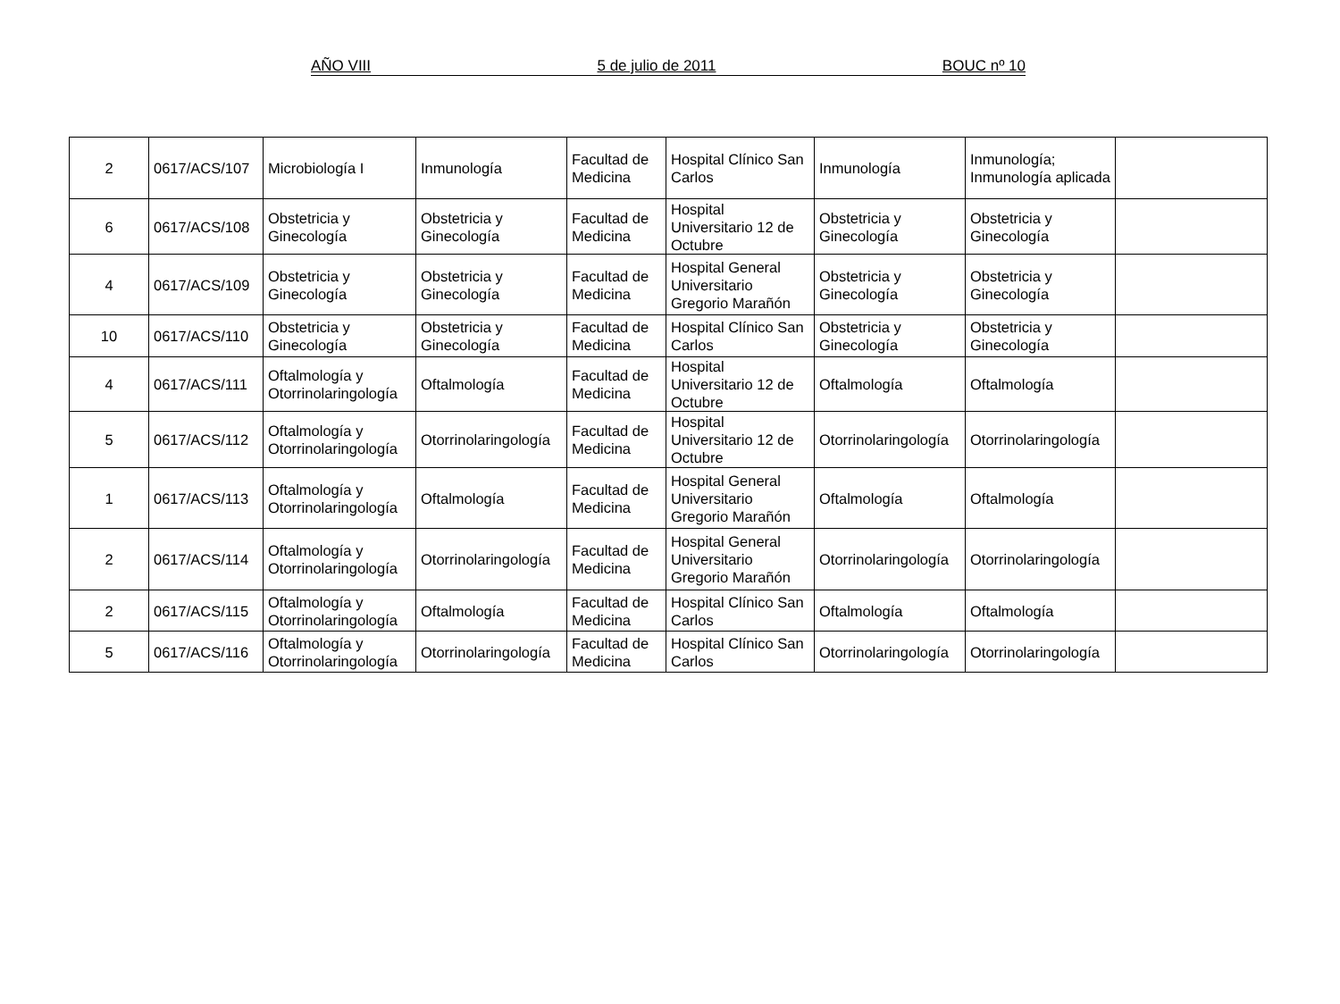AÑO VIII 5 de julio de 2011 BOUC nº 10
| 2 | 0617/ACS/107 | Microbiología I | Inmunología | Facultad de Medicina | Hospital Clínico San Carlos | Inmunología | Inmunología; Inmunología aplicada | |
| 6 | 0617/ACS/108 | Obstetricia y Ginecología | Obstetricia y Ginecología | Facultad de Medicina | Hospital Universitario 12 de Octubre | Obstetricia y Ginecología | Obstetricia y Ginecología | |
| 4 | 0617/ACS/109 | Obstetricia y Ginecología | Obstetricia y Ginecología | Facultad de Medicina | Hospital General Universitario Gregorio Marañón | Obstetricia y Ginecología | Obstetricia y Ginecología | |
| 10 | 0617/ACS/110 | Obstetricia y Ginecología | Obstetricia y Ginecología | Facultad de Medicina | Hospital Clínico San Carlos | Obstetricia y Ginecología | Obstetricia y Ginecología | |
| 4 | 0617/ACS/111 | Oftalmología y Otorrinolaringología | Oftalmología | Facultad de Medicina | Hospital Universitario 12 de Octubre | Oftalmología | Oftalmología | |
| 5 | 0617/ACS/112 | Oftalmología y Otorrinolaringología | Otorrinolaringología | Facultad de Medicina | Hospital Universitario 12 de Octubre | Otorrinolaringología | Otorrinolaringología | |
| 1 | 0617/ACS/113 | Oftalmología y Otorrinolaringología | Oftalmología | Facultad de Medicina | Hospital General Universitario Gregorio Marañón | Oftalmología | Oftalmología | |
| 2 | 0617/ACS/114 | Oftalmología y Otorrinolaringología | Otorrinolaringología | Facultad de Medicina | Hospital General Universitario Gregorio Marañón | Otorrinolaringología | Otorrinolaringología | |
| 2 | 0617/ACS/115 | Oftalmología y Otorrinolaringología | Oftalmología | Facultad de Medicina | Hospital Clínico San Carlos | Oftalmología | Oftalmología | |
| 5 | 0617/ACS/116 | Oftalmología y Otorrinolaringología | Otorrinolaringología | Facultad de Medicina | Hospital Clínico San Carlos | Otorrinolaringología | Otorrinolaringología | |